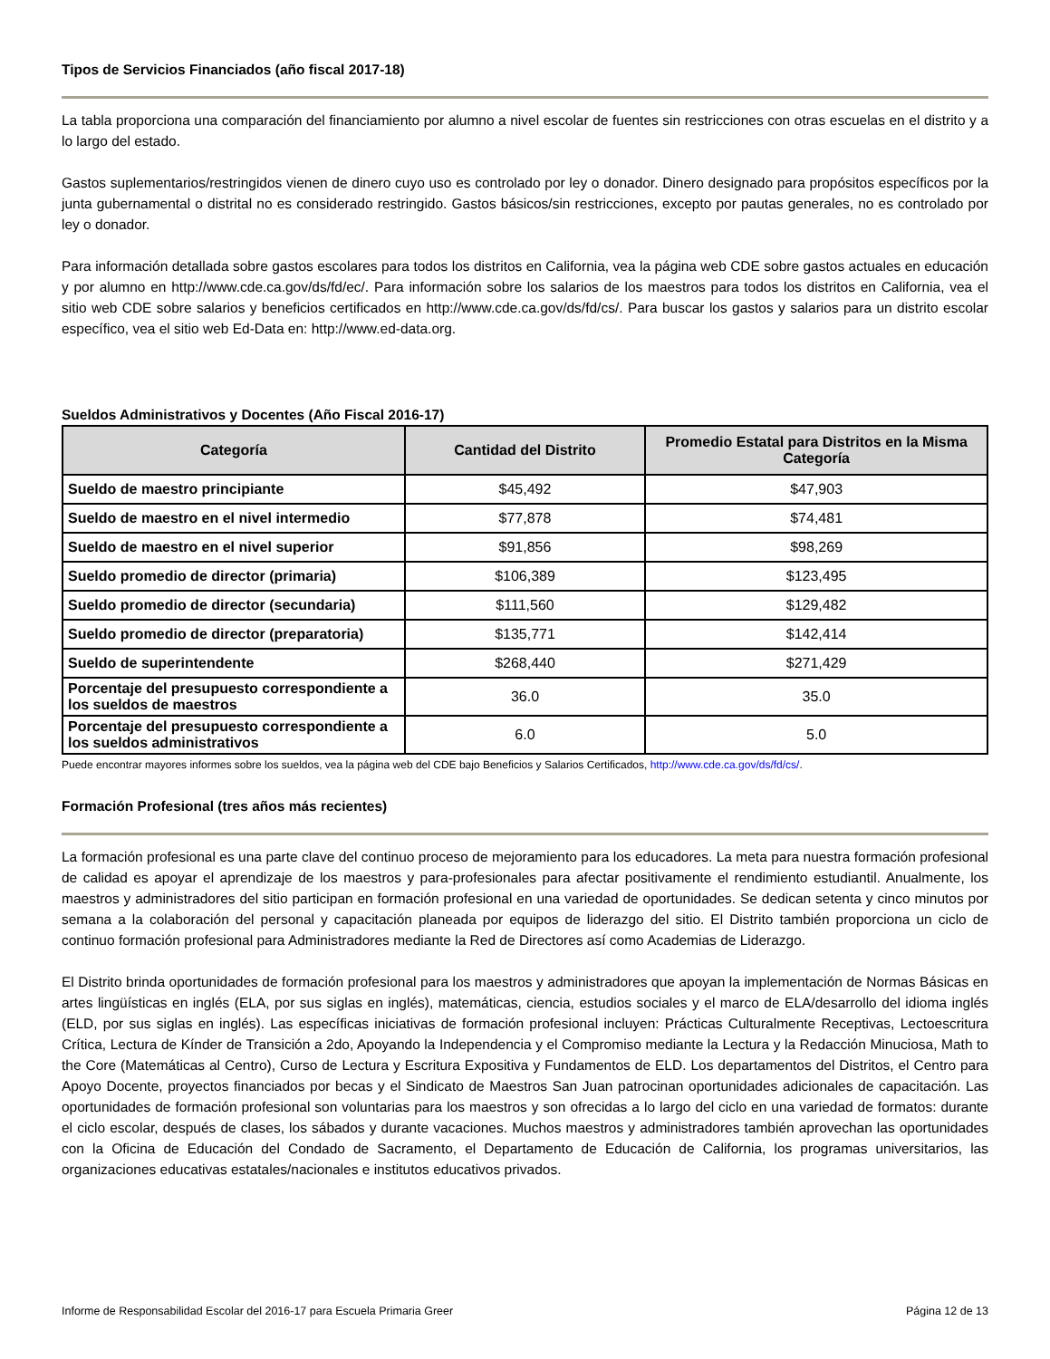Tipos de Servicios Financiados (año fiscal 2017-18)
La tabla proporciona una comparación del financiamiento por alumno a nivel escolar de fuentes sin restricciones con otras escuelas en el distrito y a lo largo del estado.
Gastos suplementarios/restringidos vienen de dinero cuyo uso es controlado por ley o donador. Dinero designado para propósitos específicos por la junta gubernamental o distrital no es considerado restringido. Gastos básicos/sin restricciones, excepto por pautas generales, no es controlado por ley o donador.
Para información detallada sobre gastos escolares para todos los distritos en California, vea la página web CDE sobre gastos actuales en educación y por alumno en http://www.cde.ca.gov/ds/fd/ec/. Para información sobre los salarios de los maestros para todos los distritos en California, vea el sitio web CDE sobre salarios y beneficios certificados en http://www.cde.ca.gov/ds/fd/cs/. Para buscar los gastos y salarios para un distrito escolar específico, vea el sitio web Ed-Data en: http://www.ed-data.org.
Sueldos Administrativos y Docentes (Año Fiscal 2016-17)
| Categoría | Cantidad del Distrito | Promedio Estatal para Distritos en la Misma Categoría |
| --- | --- | --- |
| Sueldo de maestro principiante | $45,492 | $47,903 |
| Sueldo de maestro en el nivel intermedio | $77,878 | $74,481 |
| Sueldo de maestro en el nivel superior | $91,856 | $98,269 |
| Sueldo promedio de director (primaria) | $106,389 | $123,495 |
| Sueldo promedio de director (secundaria) | $111,560 | $129,482 |
| Sueldo promedio de director (preparatoria) | $135,771 | $142,414 |
| Sueldo de superintendente | $268,440 | $271,429 |
| Porcentaje del presupuesto correspondiente a los sueldos de maestros | 36.0 | 35.0 |
| Porcentaje del presupuesto correspondiente a los sueldos administrativos | 6.0 | 5.0 |
Puede encontrar mayores informes sobre los sueldos, vea la página web del CDE bajo Beneficios y Salarios Certificados, http://www.cde.ca.gov/ds/fd/cs/.
Formación Profesional (tres años más recientes)
La formación profesional es una parte clave del continuo proceso de mejoramiento para los educadores. La meta para nuestra formación profesional de calidad es apoyar el aprendizaje de los maestros y para-profesionales para afectar positivamente el rendimiento estudiantil. Anualmente, los maestros y administradores del sitio participan en formación profesional en una variedad de oportunidades. Se dedican setenta y cinco minutos por semana a la colaboración del personal y capacitación planeada por equipos de liderazgo del sitio. El Distrito también proporciona un ciclo de continuo formación profesional para Administradores mediante la Red de Directores así como Academias de Liderazgo.
El Distrito brinda oportunidades de formación profesional para los maestros y administradores que apoyan la implementación de Normas Básicas en artes lingüísticas en inglés (ELA, por sus siglas en inglés), matemáticas, ciencia, estudios sociales y el marco de ELA/desarrollo del idioma inglés (ELD, por sus siglas en inglés). Las específicas iniciativas de formación profesional incluyen: Prácticas Culturalmente Receptivas, Lectoescritura Crítica, Lectura de Kínder de Transición a 2do, Apoyando la Independencia y el Compromiso mediante la Lectura y la Redacción Minuciosa, Math to the Core (Matemáticas al Centro), Curso de Lectura y Escritura Expositiva y Fundamentos de ELD. Los departamentos del Distritos, el Centro para Apoyo Docente, proyectos financiados por becas y el Sindicato de Maestros San Juan patrocinan oportunidades adicionales de capacitación. Las oportunidades de formación profesional son voluntarias para los maestros y son ofrecidas a lo largo del ciclo en una variedad de formatos: durante el ciclo escolar, después de clases, los sábados y durante vacaciones. Muchos maestros y administradores también aprovechan las oportunidades con la Oficina de Educación del Condado de Sacramento, el Departamento de Educación de California, los programas universitarios, las organizaciones educativas estatales/nacionales e institutos educativos privados.
Informe de Responsabilidad Escolar del 2016-17 para Escuela Primaria Greer Página 12 de 13